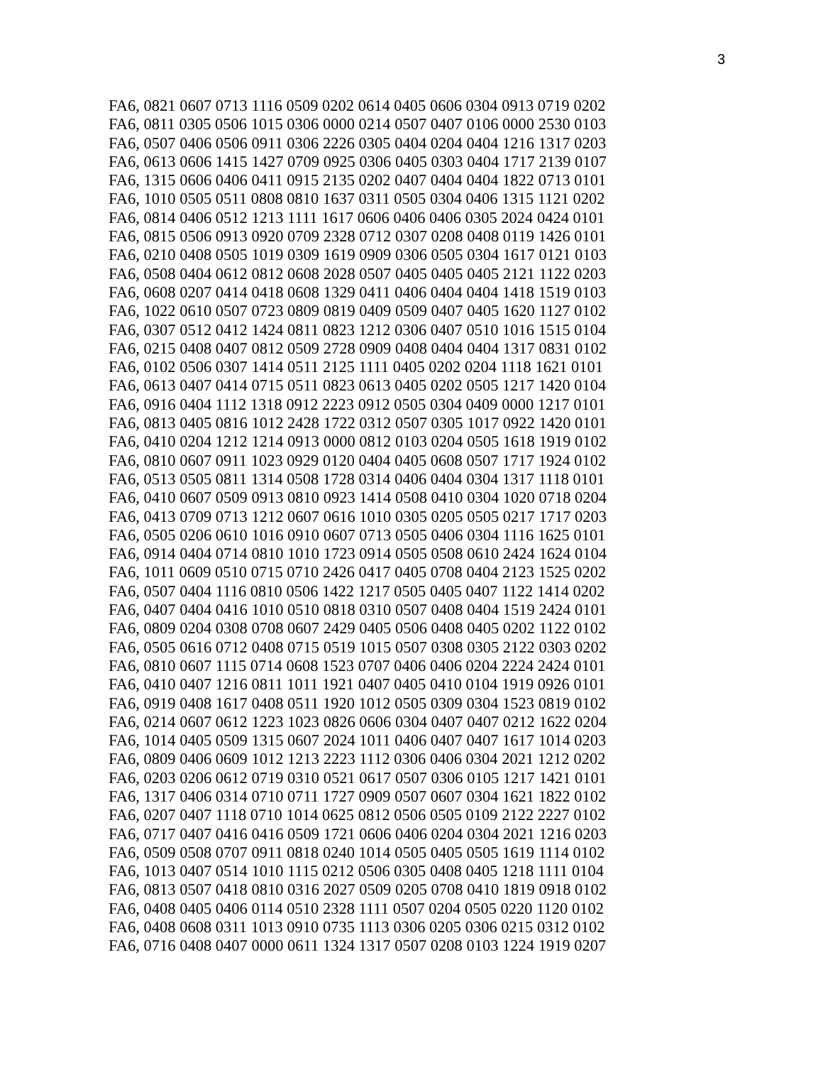3
FA6, 0821 0607 0713 1116 0509 0202 0614 0405 0606 0304 0913 0719 0202 FA6, 0811 0305 0506 1015 0306 0000 0214 0507 0407 0106 0000 2530 0103 FA6, 0507 0406 0506 0911 0306 2226 0305 0404 0204 0404 1216 1317 0203 FA6, 0613 0606 1415 1427 0709 0925 0306 0405 0303 0404 1717 2139 0107 FA6, 1315 0606 0406 0411 0915 2135 0202 0407 0404 0404 1822 0713 0101 FA6, 1010 0505 0511 0808 0810 1637 0311 0505 0304 0406 1315 1121 0202 FA6, 0814 0406 0512 1213 1111 1617 0606 0406 0406 0305 2024 0424 0101 FA6, 0815 0506 0913 0920 0709 2328 0712 0307 0208 0408 0119 1426 0101 FA6, 0210 0408 0505 1019 0309 1619 0909 0306 0505 0304 1617 0121 0103 FA6, 0508 0404 0612 0812 0608 2028 0507 0405 0405 0405 2121 1122 0203 FA6, 0608 0207 0414 0418 0608 1329 0411 0406 0404 0404 1418 1519 0103 FA6, 1022 0610 0507 0723 0809 0819 0409 0509 0407 0405 1620 1127 0102 FA6, 0307 0512 0412 1424 0811 0823 1212 0306 0407 0510 1016 1515 0104 FA6, 0215 0408 0407 0812 0509 2728 0909 0408 0404 0404 1317 0831 0102 FA6, 0102 0506 0307 1414 0511 2125 1111 0405 0202 0204 1118 1621 0101 FA6, 0613 0407 0414 0715 0511 0823 0613 0405 0202 0505 1217 1420 0104 FA6, 0916 0404 1112 1318 0912 2223 0912 0505 0304 0409 0000 1217 0101 FA6, 0813 0405 0816 1012 2428 1722 0312 0507 0305 1017 0922 1420 0101 FA6, 0410 0204 1212 1214 0913 0000 0812 0103 0204 0505 1618 1919 0102 FA6, 0810 0607 0911 1023 0929 0120 0404 0405 0608 0507 1717 1924 0102 FA6, 0513 0505 0811 1314 0508 1728 0314 0406 0404 0304 1317 1118 0101 FA6, 0410 0607 0509 0913 0810 0923 1414 0508 0410 0304 1020 0718 0204 FA6, 0413 0709 0713 1212 0607 0616 1010 0305 0205 0505 0217 1717 0203 FA6, 0505 0206 0610 1016 0910 0607 0713 0505 0406 0304 1116 1625 0101 FA6, 0914 0404 0714 0810 1010 1723 0914 0505 0508 0610 2424 1624 0104 FA6, 1011 0609 0510 0715 0710 2426 0417 0405 0708 0404 2123 1525 0202 FA6, 0507 0404 1116 0810 0506 1422 1217 0505 0405 0407 1122 1414 0202 FA6, 0407 0404 0416 1010 0510 0818 0310 0507 0408 0404 1519 2424 0101 FA6, 0809 0204 0308 0708 0607 2429 0405 0506 0408 0405 0202 1122 0102 FA6, 0505 0616 0712 0408 0715 0519 1015 0507 0308 0305 2122 0303 0202 FA6, 0810 0607 1115 0714 0608 1523 0707 0406 0406 0204 2224 2424 0101 FA6, 0410 0407 1216 0811 1011 1921 0407 0405 0410 0104 1919 0926 0101 FA6, 0919 0408 1617 0408 0511 1920 1012 0505 0309 0304 1523 0819 0102 FA6, 0214 0607 0612 1223 1023 0826 0606 0304 0407 0407 0212 1622 0204 FA6, 1014 0405 0509 1315 0607 2024 1011 0406 0407 0407 1617 1014 0203 FA6, 0809 0406 0609 1012 1213 2223 1112 0306 0406 0304 2021 1212 0202 FA6, 0203 0206 0612 0719 0310 0521 0617 0507 0306 0105 1217 1421 0101 FA6, 1317 0406 0314 0710 0711 1727 0909 0507 0607 0304 1621 1822 0102 FA6, 0207 0407 1118 0710 1014 0625 0812 0506 0505 0109 2122 2227 0102 FA6, 0717 0407 0416 0416 0509 1721 0606 0406 0204 0304 2021 1216 0203 FA6, 0509 0508 0707 0911 0818 0240 1014 0505 0405 0505 1619 1114 0102 FA6, 1013 0407 0514 1010 1115 0212 0506 0305 0408 0405 1218 1111 0104 FA6, 0813 0507 0418 0810 0316 2027 0509 0205 0708 0410 1819 0918 0102 FA6, 0408 0405 0406 0114 0510 2328 1111 0507 0204 0505 0220 1120 0102 FA6, 0408 0608 0311 1013 0910 0735 1113 0306 0205 0306 0215 0312 0102 FA6, 0716 0408 0407 0000 0611 1324 1317 0507 0208 0103 1224 1919 0207